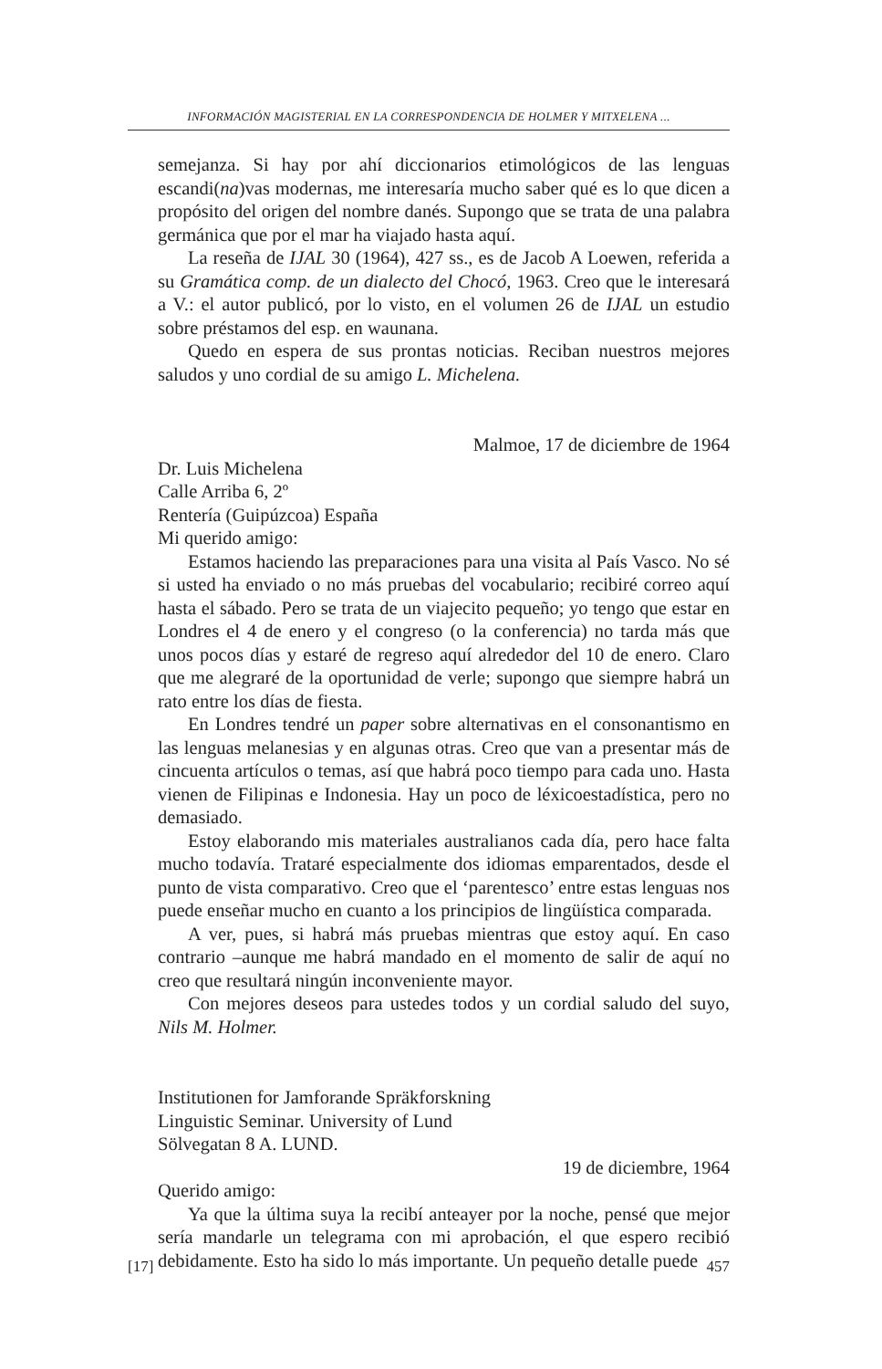INFORMACIÓN MAGISTERIAL EN LA CORRESPONDENCIA DE HOLMER Y MITXELENA ...
semejanza. Si hay por ahí diccionarios etimológicos de las lenguas escandi(na)vas modernas, me interesaría mucho saber qué es lo que dicen a propósito del origen del nombre danés. Supongo que se trata de una palabra germánica que por el mar ha viajado hasta aquí.
La reseña de IJAL 30 (1964), 427 ss., es de Jacob A Loewen, referida a su Gramática comp. de un dialecto del Chocó, 1963. Creo que le interesará a V.: el autor publicó, por lo visto, en el volumen 26 de IJAL un estudio sobre préstamos del esp. en waunana.
Quedo en espera de sus prontas noticias. Reciban nuestros mejores saludos y uno cordial de su amigo L. Michelena.
Malmoe, 17 de diciembre de 1964
Dr. Luis Michelena
Calle Arriba 6, 2º
Rentería (Guipúzcoa) España
Mi querido amigo:
Estamos haciendo las preparaciones para una visita al País Vasco. No sé si usted ha enviado o no más pruebas del vocabulario; recibiré correo aquí hasta el sábado. Pero se trata de un viajecito pequeño; yo tengo que estar en Londres el 4 de enero y el congreso (o la conferencia) no tarda más que unos pocos días y estaré de regreso aquí alrededor del 10 de enero. Claro que me alegraré de la oportunidad de verle; supongo que siempre habrá un rato entre los días de fiesta.
En Londres tendré un paper sobre alternativas en el consonantismo en las lenguas melanesias y en algunas otras. Creo que van a presentar más de cincuenta artículos o temas, así que habrá poco tiempo para cada uno. Hasta vienen de Filipinas e Indonesia. Hay un poco de léxicoestadística, pero no demasiado.
Estoy elaborando mis materiales australianos cada día, pero hace falta mucho todavía. Trataré especialmente dos idiomas emparentados, desde el punto de vista comparativo. Creo que el ‘parentesco’ entre estas lenguas nos puede enseñar mucho en cuanto a los principios de lingüística comparada.
A ver, pues, si habrá más pruebas mientras que estoy aquí. En caso contrario –aunque me habrá mandado en el momento de salir de aquí no creo que resultará ningún inconveniente mayor.
Con mejores deseos para ustedes todos y un cordial saludo del suyo, Nils M. Holmer.
Institutionen for Jamforande Spräkforskning
Linguistic Seminar. University of Lund
Sölvegatan 8 A. LUND.
19 de diciembre, 1964
Querido amigo:
Ya que la última suya la recibí anteayer por la noche, pensé que mejor sería mandarle un telegrama con mi aprobación, el que espero recibió debidamente. Esto ha sido lo más importante. Un pequeño detalle puede
[17] 457